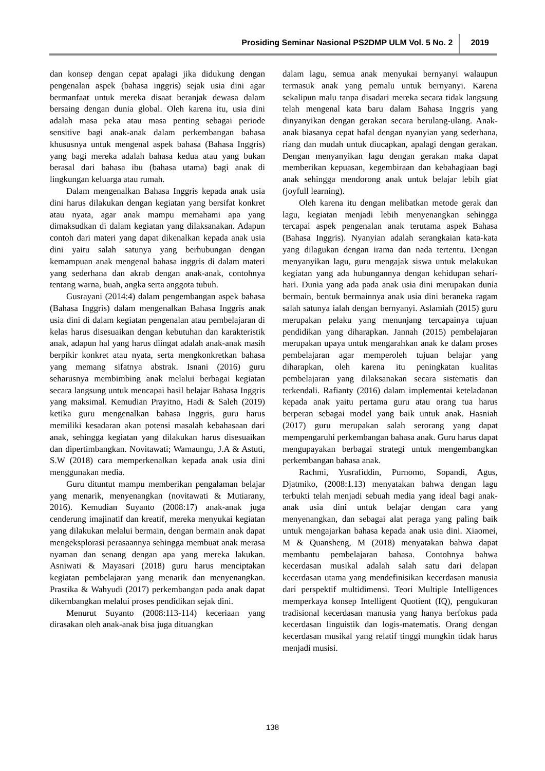Prosiding Seminar Nasional PS2DMP ULM Vol. 5 No. 2 2019
dan konsep dengan cepat apalagi jika didukung dengan pengenalan aspek (bahasa inggris) sejak usia dini agar bermanfaat untuk mereka disaat beranjak dewasa dalam bersaing dengan dunia global. Oleh karena itu, usia dini adalah masa peka atau masa penting sebagai periode sensitive bagi anak-anak dalam perkembangan bahasa khususnya untuk mengenal aspek bahasa (Bahasa Inggris) yang bagi mereka adalah bahasa kedua atau yang bukan berasal dari bahasa ibu (bahasa utama) bagi anak di lingkungan keluarga atau rumah.
Dalam mengenalkan Bahasa Inggris kepada anak usia dini harus dilakukan dengan kegiatan yang bersifat konkret atau nyata, agar anak mampu memahami apa yang dimaksudkan di dalam kegiatan yang dilaksanakan. Adapun contoh dari materi yang dapat dikenalkan kepada anak usia dini yaitu salah satunya yang berhubungan dengan kemampuan anak mengenal bahasa inggris di dalam materi yang sederhana dan akrab dengan anak-anak, contohnya tentang warna, buah, angka serta anggota tubuh.
Gusrayani (2014:4) dalam pengembangan aspek bahasa (Bahasa Inggris) dalam mengenalkan Bahasa Inggris anak usia dini di dalam kegiatan pengenalan atau pembelajaran di kelas harus disesuaikan dengan kebutuhan dan karakteristik anak, adapun hal yang harus diingat adalah anak-anak masih berpikir konkret atau nyata, serta mengkonkretkan bahasa yang memang sifatnya abstrak. Isnani (2016) guru seharusnya membimbing anak melalui berbagai kegiatan secara langsung untuk mencapai hasil belajar Bahasa Inggris yang maksimal. Kemudian Prayitno, Hadi & Saleh (2019) ketika guru mengenalkan bahasa Inggris, guru harus memiliki kesadaran akan potensi masalah kebahasaan dari anak, sehingga kegiatan yang dilakukan harus disesuaikan dan dipertimbangkan. Novitawati; Wamaungu, J.A & Astuti, S.W (2018) cara memperkenalkan kepada anak usia dini menggunakan media.
Guru dituntut mampu memberikan pengalaman belajar yang menarik, menyenangkan (novitawati & Mutiarany, 2016). Kemudian Suyanto (2008:17) anak-anak juga cenderung imajinatif dan kreatif, mereka menyukai kegiatan yang dilakukan melalui bermain, dengan bermain anak dapat mengeksplorasi perasaannya sehingga membuat anak merasa nyaman dan senang dengan apa yang mereka lakukan. Asniwati & Mayasari (2018) guru harus menciptakan kegiatan pembelajaran yang menarik dan menyenangkan. Prastika & Wahyudi (2017) perkembangan pada anak dapat dikembangkan melalui proses pendidikan sejak dini.
Menurut Suyanto (2008:113-114) keceriaan yang dirasakan oleh anak-anak bisa juga dituangkan
dalam lagu, semua anak menyukai bernyanyi walaupun termasuk anak yang pemalu untuk bernyanyi. Karena sekalipun malu tanpa disadari mereka secara tidak langsung telah mengenal kata baru dalam Bahasa Inggris yang dinyanyikan dengan gerakan secara berulang-ulang. Anak-anak biasanya cepat hafal dengan nyanyian yang sederhana, riang dan mudah untuk diucapkan, apalagi dengan gerakan. Dengan menyanyikan lagu dengan gerakan maka dapat memberikan kepuasan, kegembiraan dan kebahagiaan bagi anak sehingga mendorong anak untuk belajar lebih giat (joyfull learning).
Oleh karena itu dengan melibatkan metode gerak dan lagu, kegiatan menjadi lebih menyenangkan sehingga tercapai aspek pengenalan anak terutama aspek Bahasa (Bahasa Inggris). Nyanyian adalah serangkaian kata-kata yang dilagukan dengan irama dan nada tertentu. Dengan menyanyikan lagu, guru mengajak siswa untuk melakukan kegiatan yang ada hubungannya dengan kehidupan sehari-hari. Dunia yang ada pada anak usia dini merupakan dunia bermain, bentuk bermainnya anak usia dini beraneka ragam salah satunya ialah dengan bernyanyi. Aslamiah (2015) guru merupakan pelaku yang menunjang tercapainya tujuan pendidikan yang diharapkan. Jannah (2015) pembelajaran merupakan upaya untuk mengarahkan anak ke dalam proses pembelajaran agar memperoleh tujuan belajar yang diharapkan, oleh karena itu peningkatan kualitas pembelajaran yang dilaksanakan secara sistematis dan terkendali. Rafianty (2016) dalam implementai keteladanan kepada anak yaitu pertama guru atau orang tua harus berperan sebagai model yang baik untuk anak. Hasniah (2017) guru merupakan salah serorang yang dapat mempengaruhi perkembangan bahasa anak. Guru harus dapat mengupayakan berbagai strategi untuk mengembangkan perkembangan bahasa anak.
Rachmi, Yusrafiddin, Purnomo, Sopandi, Agus, Djatmiko, (2008:1.13) menyatakan bahwa dengan lagu terbukti telah menjadi sebuah media yang ideal bagi anak-anak usia dini untuk belajar dengan cara yang menyenangkan, dan sebagai alat peraga yang paling baik untuk mengajarkan bahasa kepada anak usia dini. Xiaomei, M & Quansheng, M (2018) menyatakan bahwa dapat membantu pembelajaran bahasa. Contohnya bahwa kecerdasan musikal adalah salah satu dari delapan kecerdasan utama yang mendefinisikan kecerdasan manusia dari perspektif multidimensi. Teori Multiple Intelligences memperkaya konsep Intelligent Quotient (IQ), pengukuran tradisional kecerdasan manusia yang hanya berfokus pada kecerdasan linguistik dan logis-matematis. Orang dengan kecerdasan musikal yang relatif tinggi mungkin tidak harus menjadi musisi.
138